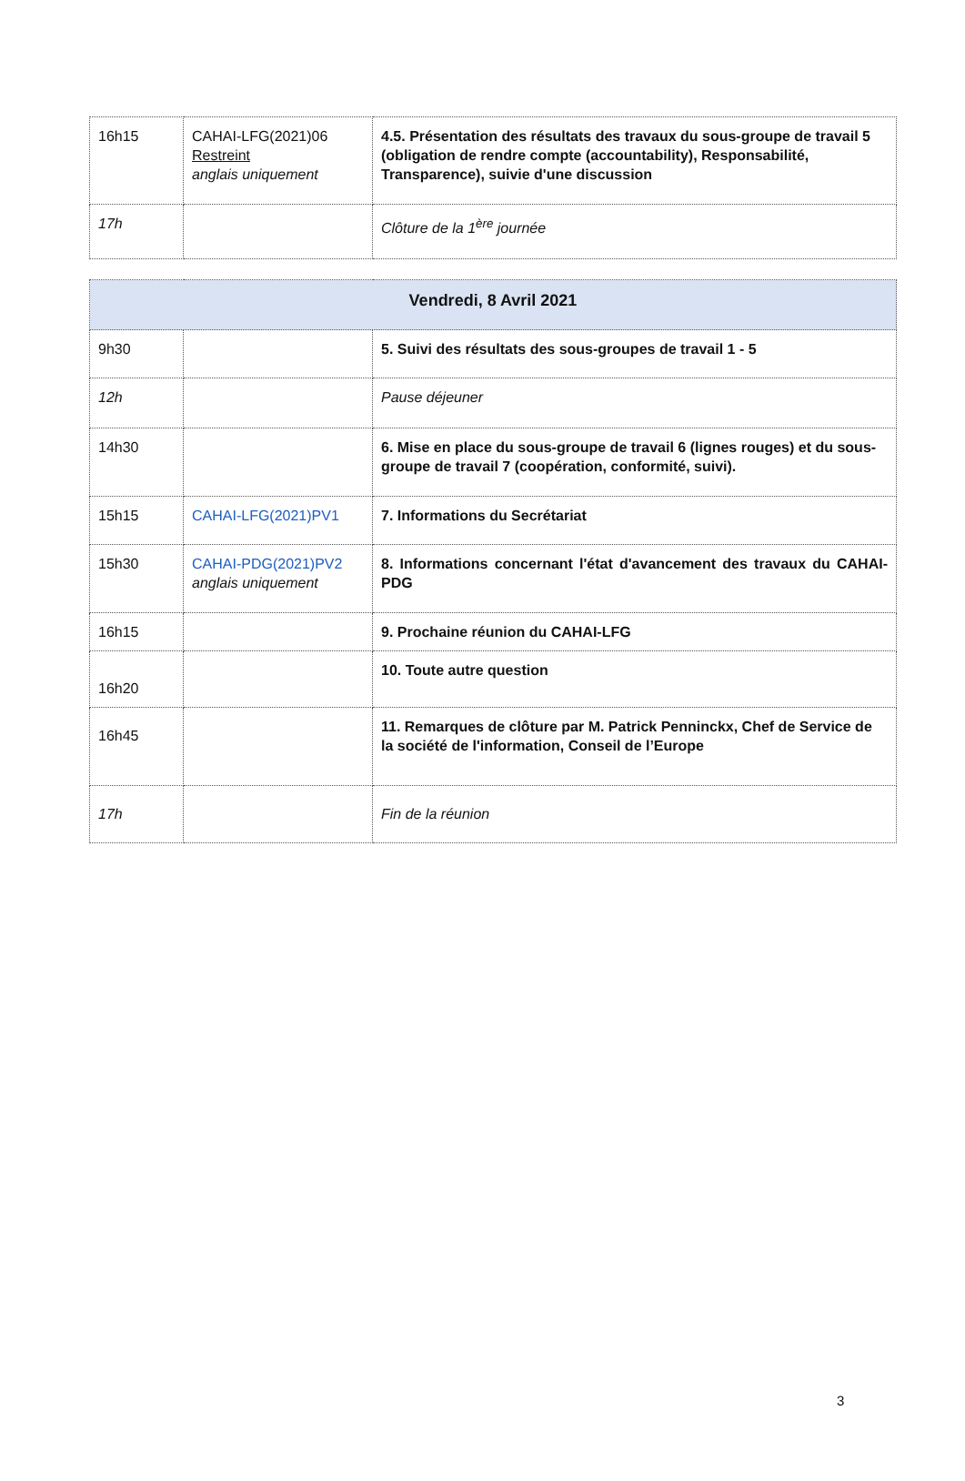| 16h15 | CAHAI-LFG(2021)06 Restreint anglais uniquement | 4.5. Présentation des résultats des travaux du sous-groupe de travail 5 (obligation de rendre compte (accountability), Responsabilité, Transparence), suivie d'une discussion |
| 17h | | Clôture de la 1<sup>ère</sup> journée |
| Vendredi, 8 Avril 2021 | | |
| --- | --- | --- |
| 9h30 | | 5. Suivi des résultats des sous-groupes de travail 1 - 5 |
| 12h | | Pause déjeuner |
| 14h30 | | 6. Mise en place du sous-groupe de travail 6 (lignes rouges) et du sous-groupe de travail 7 (coopération, conformité, suivi). |
| 15h15 | CAHAI-LFG(2021)PV1 | 7. Informations du Secrétariat |
| 15h30 | CAHAI-PDG(2021)PV2 anglais uniquement | 8. Informations concernant l'état d'avancement des travaux du CAHAI-PDG |
| 16h15 | | 9. Prochaine réunion du CAHAI-LFG |
| 16h20 | | 10. Toute autre question |
| 16h45 | | 11. Remarques de clôture par M. Patrick Penninckx, Chef de Service de la société de l'information, Conseil de l’Europe |
| 17h | | Fin de la réunion |
3